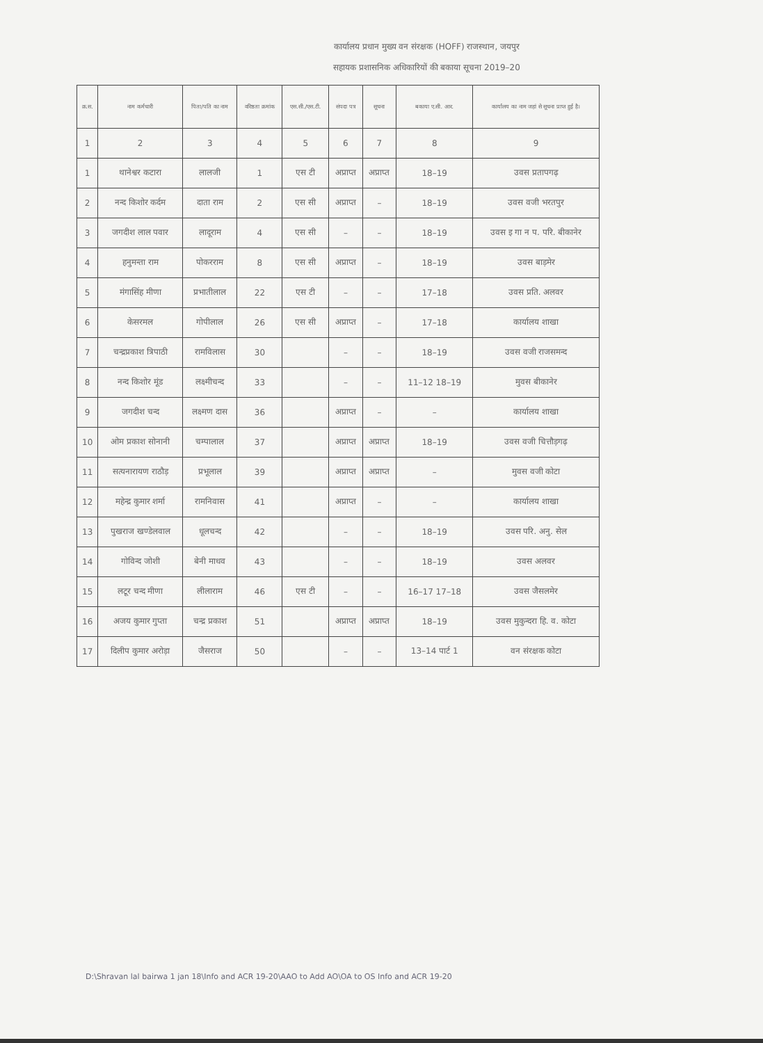कार्यालय प्रधान मुख्य वन संरक्षक (HOFF) राजस्थान, जयपुर
सहायक प्रशासनिक अधिकारियों की बकाया सूचना 2019–20
| क्र.स. | नाम कर्मचारी | पिता/पति का नाम | वरिष्ठता क्रमांक | एस.सी./एस.टी. | संपदा पत्र | सूचना | बकाया ए.सी. आर. | कार्यालय का नाम जहां से सूचना प्राप्त हुई है। |
| --- | --- | --- | --- | --- | --- | --- | --- | --- |
| 1 | 2 | 3 | 4 | 5 | 6 | 7 | 8 | 9 |
| 1 | थानेश्वर कटारा | लालजी | 1 | एस टी | अप्राप्त | अप्राप्त | 18–19 | उवस प्रतापगढ़ |
| 2 | नन्द किशोर कर्दम | दाता राम | 2 | एस सी | अप्राप्त | – | 18–19 | उवस वजी भरतपुर |
| 3 | जगदीश लाल पवार | लादूराम | 4 | एस सी | – | – | 18–19 | उवस इ गा न प. परि. बीकानेर |
| 4 | हनुमन्ता राम | पोकरराम | 8 | एस सी | अप्राप्त | – | 18–19 | उवस बाड़मेर |
| 5 | मंगासिंह मीणा | प्रभातीलाल | 22 | एस टी | – | – | 17–18 | उवस प्रति. अलवर |
| 6 | केसरमल | गोपीलाल | 26 | एस सी | अप्राप्त | – | 17–18 | कार्यालय शाखा |
| 7 | चन्द्रप्रकाश त्रिपाठी | रामविलास | 30 | | – | – | 18–19 | उवस वजी राजसमन्द |
| 8 | नन्द किशोर मूंड | लक्ष्मीचन्द | 33 | | – | – | 11–12 18–19 | मुवस बीकानेर |
| 9 | जगदीश चन्द | लक्ष्मण दास | 36 | | अप्राप्त | – | – | कार्यालय शाखा |
| 10 | ओम प्रकाश सोनानी | चम्पालाल | 37 | | अप्राप्त | अप्राप्त | 18–19 | उवस वजी चित्तौड़गढ़ |
| 11 | सत्यनारायण राठौड़ | प्रभूलाल | 39 | | अप्राप्त | अप्राप्त | – | मुवस वजी कोटा |
| 12 | महेन्द्र कुमार शर्मा | रामनिवास | 41 | | अप्राप्त | – | – | कार्यालय शाखा |
| 13 | पुखराज खण्डेलवाल | धूलचन्द | 42 | | – | – | 18–19 | उवस परि. अनु. सेल |
| 14 | गोविन्द जोशी | बेनी माधव | 43 | | – | – | 18–19 | उवस अलवर |
| 15 | लटूर चन्द मीणा | लीलाराम | 46 | एस टी | – | – | 16–17 17–18 | उवस जैसलमेर |
| 16 | अजय कुमार गुप्ता | चन्द्र प्रकाश | 51 | | अप्राप्त | अप्राप्त | 18–19 | उवस मुकुन्दरा हि. व. कोटा |
| 17 | दिलीप कुमार अरोड़ा | जैसराज | 50 | | – | – | 13–14 पार्ट 1 | वन संरक्षक कोटा |
D:\Shravan lal bairwa 1 jan 18\Info and ACR 19-20\AAO to Add AO\OA to OS Info and ACR 19-20